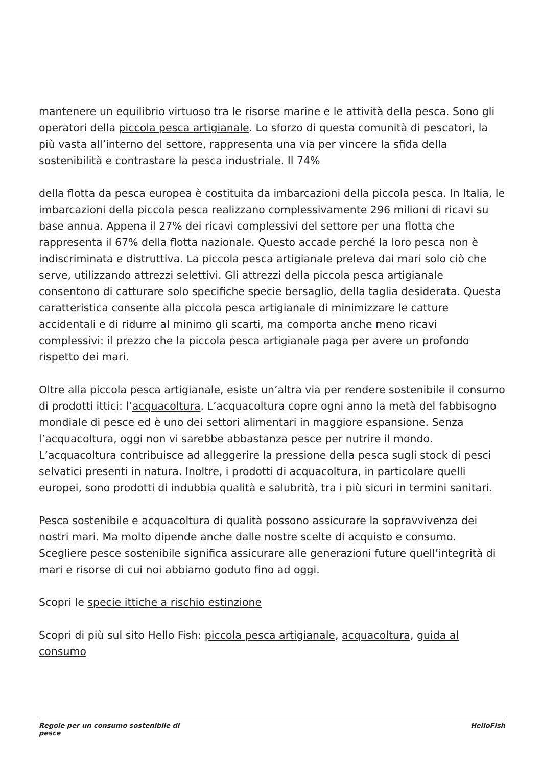mantenere un equilibrio virtuoso tra le risorse marine e le attività della pesca. Sono gli operatori della piccola pesca artigianale. Lo sforzo di questa comunità di pescatori, la più vasta all’interno del settore, rappresenta una via per vincere la sfida della sostenibilità e contrastare la pesca industriale. Il 74%
della flotta da pesca europea è costituita da imbarcazioni della piccola pesca. In Italia, le imbarcazioni della piccola pesca realizzano complessivamente 296 milioni di ricavi su base annua. Appena il 27% dei ricavi complessivi del settore per una flotta che rappresenta il 67% della flotta nazionale. Questo accade perché la loro pesca non è indiscriminata e distruttiva. La piccola pesca artigianale preleva dai mari solo ciò che serve, utilizzando attrezzi selettivi. Gli attrezzi della piccola pesca artigianale consentono di catturare solo specifiche specie bersaglio, della taglia desiderata. Questa caratteristica consente alla piccola pesca artigianale di minimizzare le catture accidentali e di ridurre al minimo gli scarti, ma comporta anche meno ricavi complessivi: il prezzo che la piccola pesca artigianale paga per avere un profondo rispetto dei mari.
Oltre alla piccola pesca artigianale, esiste un’altra via per rendere sostenibile il consumo di prodotti ittici: l’acquacoltura. L’acquacoltura copre ogni anno la metà del fabbisogno mondiale di pesce ed è uno dei settori alimentari in maggiore espansione. Senza l’acquacoltura, oggi non vi sarebbe abbastanza pesce per nutrire il mondo. L’acquacoltura contribuisce ad alleggerire la pressione della pesca sugli stock di pesci selvatici presenti in natura. Inoltre, i prodotti di acquacoltura, in particolare quelli europei, sono prodotti di indubbia qualità e salubrità, tra i più sicuri in termini sanitari.
Pesca sostenibile e acquacoltura di qualità possono assicurare la sopravvivenza dei nostri mari. Ma molto dipende anche dalle nostre scelte di acquisto e consumo. Scegliere pesce sostenibile significa assicurare alle generazioni future quell’integrità di mari e risorse di cui noi abbiamo goduto fino ad oggi.
Scopri le specie ittiche a rischio estinzione
Scopri di più sul sito Hello Fish: piccola pesca artigianale, acquacoltura, guida al consumo
Regole per un consumo sostenibile di pesce
HelloFish